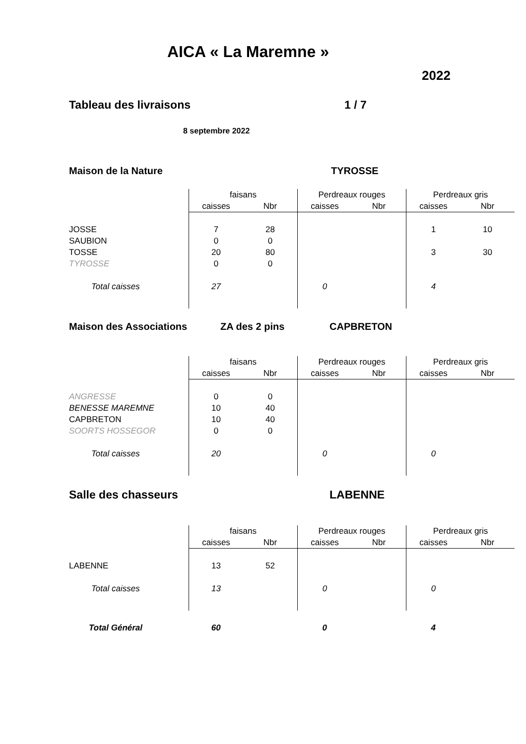AICA « La Maremne »
2022
Tableau des livraisons 1 / 7
8 septembre 2022
Maison de la Nature TYROSSE
| | faisans | | Perdreaux rouges | | Perdreaux gris | |
| | caisses | Nbr | caisses | Nbr | caisses | Nbr |
| JOSSE | 7 | 28 | | | 1 | 10 |
| SAUBION | 0 | 0 | | | | |
| TOSSE | 20 | 80 | | | 3 | 30 |
| TYROSSE | 0 | 0 | | | | |
| Total caisses | 27 | | 0 | | 4 | |
Maison des Associations ZA des 2 pins CAPBRETON
| | faisans | | Perdreaux rouges | | Perdreaux gris | |
| | caisses | Nbr | caisses | Nbr | caisses | Nbr |
| ANGRESSE | 0 | 0 | | | | |
| BENESSE MAREMNE | 10 | 40 | | | | |
| CAPBRETON | 10 | 40 | | | | |
| SOORTS HOSSEGOR | 0 | 0 | | | | |
| Total caisses | 20 | | 0 | | 0 | |
Salle des chasseurs LABENNE
| | faisans | | Perdreaux rouges | | Perdreaux gris | |
| | caisses | Nbr | caisses | Nbr | caisses | Nbr |
| LABENNE | 13 | 52 | | | | |
| Total caisses | 13 | | 0 | | 0 | |
| Total Général | 60 | | 0 | | 4 | |